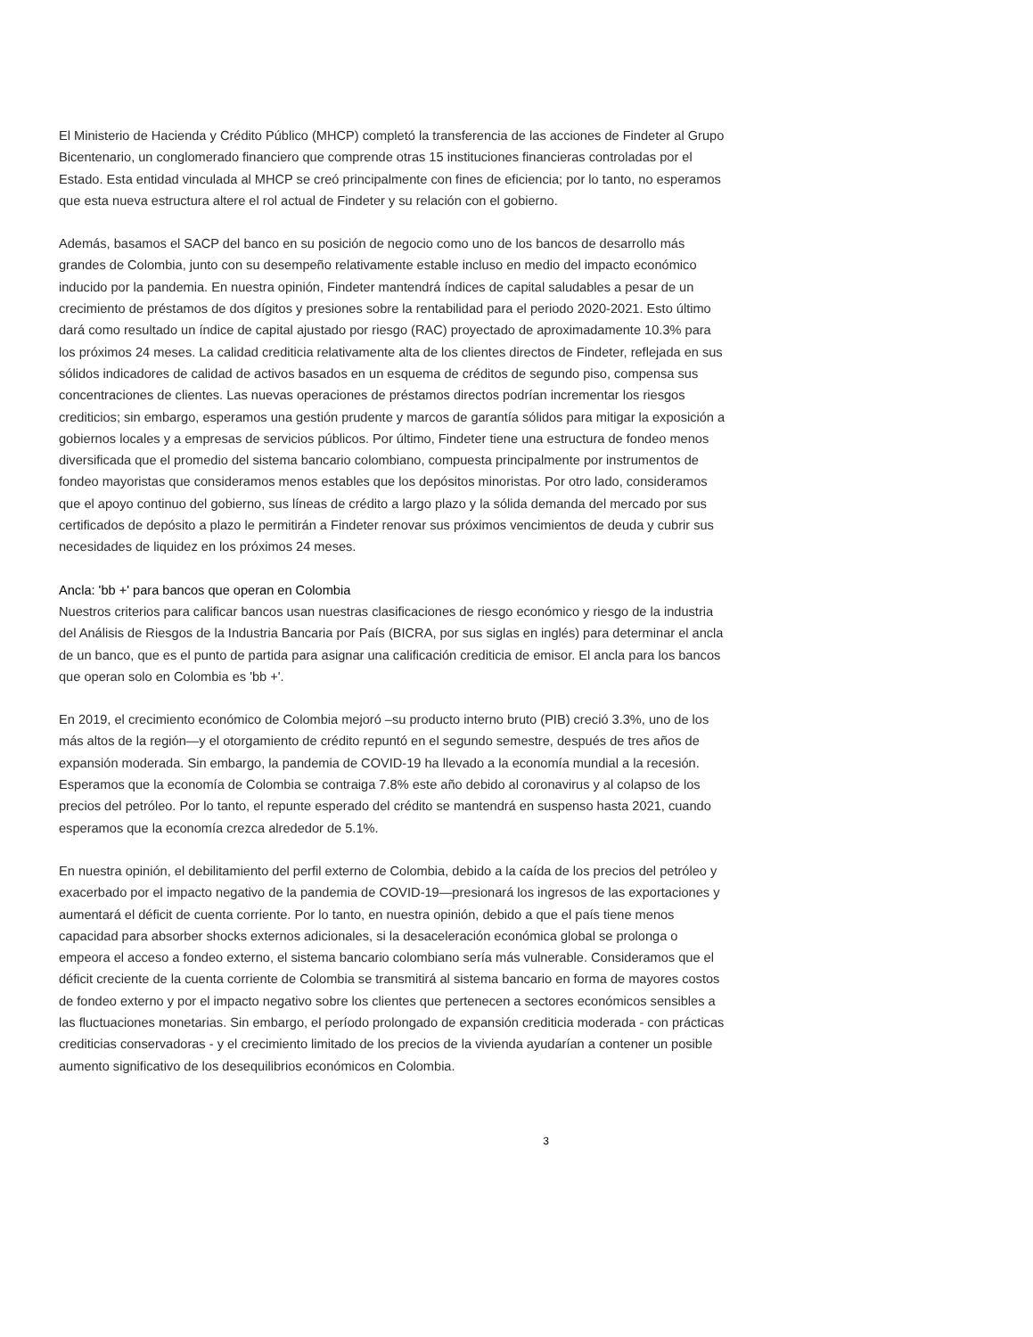El Ministerio de Hacienda y Crédito Público (MHCP) completó la transferencia de las acciones de Findeter al Grupo Bicentenario, un conglomerado financiero que comprende otras 15 instituciones financieras controladas por el Estado. Esta entidad vinculada al MHCP se creó principalmente con fines de eficiencia; por lo tanto, no esperamos que esta nueva estructura altere el rol actual de Findeter y su relación con el gobierno.
Además, basamos el SACP del banco en su posición de negocio como uno de los bancos de desarrollo más grandes de Colombia, junto con su desempeño relativamente estable incluso en medio del impacto económico inducido por la pandemia. En nuestra opinión, Findeter mantendrá índices de capital saludables a pesar de un crecimiento de préstamos de dos dígitos y presiones sobre la rentabilidad para el periodo 2020-2021. Esto último dará como resultado un índice de capital ajustado por riesgo (RAC) proyectado de aproximadamente 10.3% para los próximos 24 meses. La calidad crediticia relativamente alta de los clientes directos de Findeter, reflejada en sus sólidos indicadores de calidad de activos basados en un esquema de créditos de segundo piso, compensa sus concentraciones de clientes. Las nuevas operaciones de préstamos directos podrían incrementar los riesgos crediticios; sin embargo, esperamos una gestión prudente y marcos de garantía sólidos para mitigar la exposición a gobiernos locales y a empresas de servicios públicos. Por último, Findeter tiene una estructura de fondeo menos diversificada que el promedio del sistema bancario colombiano, compuesta principalmente por instrumentos de fondeo mayoristas que consideramos menos estables que los depósitos minoristas. Por otro lado, consideramos que el apoyo continuo del gobierno, sus líneas de crédito a largo plazo y la sólida demanda del mercado por sus certificados de depósito a plazo le permitirán a Findeter renovar sus próximos vencimientos de deuda y cubrir sus necesidades de liquidez en los próximos 24 meses.
Ancla: 'bb +' para bancos que operan en Colombia
Nuestros criterios para calificar bancos usan nuestras clasificaciones de riesgo económico y riesgo de la industria del Análisis de Riesgos de la Industria Bancaria por País (BICRA, por sus siglas en inglés) para determinar el ancla de un banco, que es el punto de partida para asignar una calificación crediticia de emisor. El ancla para los bancos que operan solo en Colombia es 'bb +'.
En 2019, el crecimiento económico de Colombia mejoró –su producto interno bruto (PIB) creció 3.3%, uno de los más altos de la región—y el otorgamiento de crédito repuntó en el segundo semestre, después de tres años de expansión moderada. Sin embargo, la pandemia de COVID-19 ha llevado a la economía mundial a la recesión. Esperamos que la economía de Colombia se contraiga 7.8% este año debido al coronavirus y al colapso de los precios del petróleo. Por lo tanto, el repunte esperado del crédito se mantendrá en suspenso hasta 2021, cuando esperamos que la economía crezca alrededor de 5.1%.
En nuestra opinión, el debilitamiento del perfil externo de Colombia, debido a la caída de los precios del petróleo y exacerbado por el impacto negativo de la pandemia de COVID-19—presionará los ingresos de las exportaciones y aumentará el déficit de cuenta corriente. Por lo tanto, en nuestra opinión, debido a que el país tiene menos capacidad para absorber shocks externos adicionales, si la desaceleración económica global se prolonga o empeora el acceso a fondeo externo, el sistema bancario colombiano sería más vulnerable. Consideramos que el déficit creciente de la cuenta corriente de Colombia se transmitirá al sistema bancario en forma de mayores costos de fondeo externo y por el impacto negativo sobre los clientes que pertenecen a sectores económicos sensibles a las fluctuaciones monetarias. Sin embargo, el período prolongado de expansión crediticia moderada - con prácticas crediticias conservadoras - y el crecimiento limitado de los precios de la vivienda ayudarían a contener un posible aumento significativo de los desequilibrios económicos en Colombia.
3